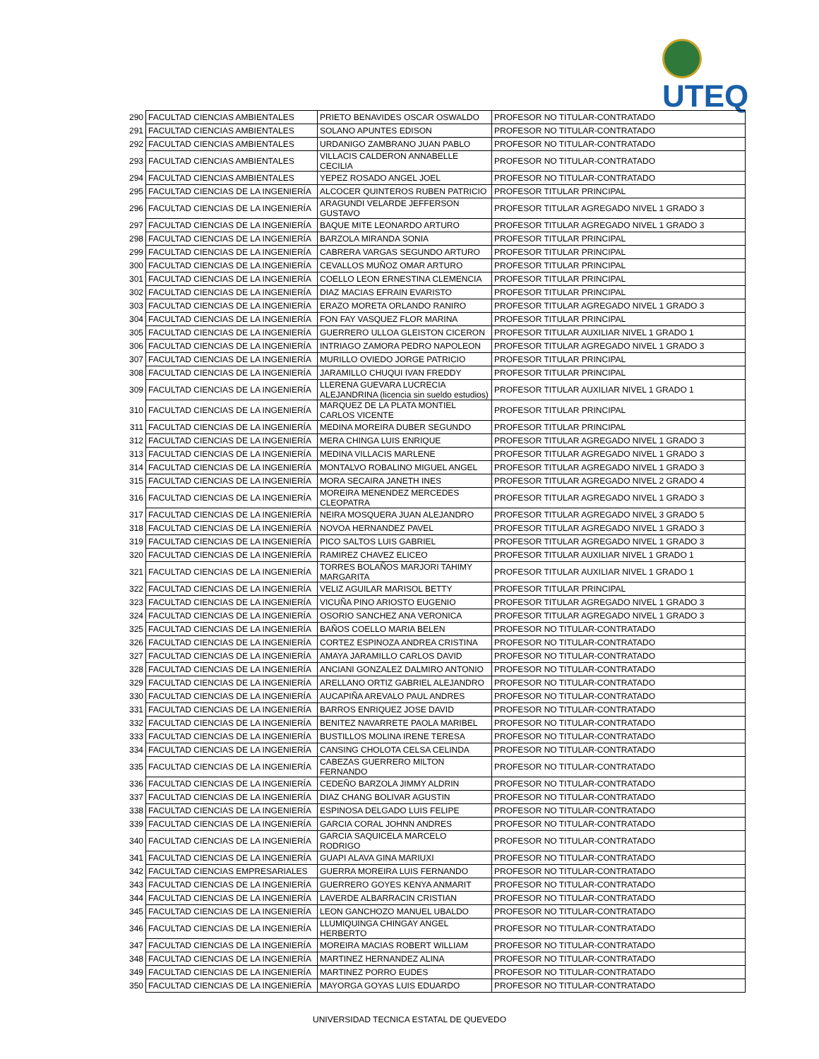UTEQ
| 290 | FACULTAD CIENCIAS AMBIENTALES | PRIETO BENAVIDES OSCAR OSWALDO | PROFESOR NO TITULAR-CONTRATADO |
| 291 | FACULTAD CIENCIAS AMBIENTALES | SOLANO APUNTES EDISON | PROFESOR NO TITULAR-CONTRATADO |
| 292 | FACULTAD CIENCIAS AMBIENTALES | URDANIGO ZAMBRANO JUAN PABLO | PROFESOR NO TITULAR-CONTRATADO |
| 293 | FACULTAD CIENCIAS AMBIENTALES | VILLACIS CALDERON ANNABELLE CECILIA | PROFESOR NO TITULAR-CONTRATADO |
| 294 | FACULTAD CIENCIAS AMBIENTALES | YEPEZ ROSADO ANGEL JOEL | PROFESOR NO TITULAR-CONTRATADO |
| 295 | FACULTAD CIENCIAS DE LA INGENIERÍA | ALCOCER QUINTEROS RUBEN PATRICIO | PROFESOR TITULAR PRINCIPAL |
| 296 | FACULTAD CIENCIAS DE LA INGENIERÍA | ARAGUNDI VELARDE JEFFERSON GUSTAVO | PROFESOR TITULAR AGREGADO NIVEL 1 GRADO 3 |
| 297 | FACULTAD CIENCIAS DE LA INGENIERÍA | BAQUE MITE LEONARDO ARTURO | PROFESOR TITULAR AGREGADO NIVEL 1 GRADO 3 |
| 298 | FACULTAD CIENCIAS DE LA INGENIERÍA | BARZOLA MIRANDA SONIA | PROFESOR TITULAR PRINCIPAL |
| 299 | FACULTAD CIENCIAS DE LA INGENIERÍA | CABRERA VARGAS SEGUNDO ARTURO | PROFESOR TITULAR PRINCIPAL |
| 300 | FACULTAD CIENCIAS DE LA INGENIERÍA | CEVALLOS MUÑOZ OMAR ARTURO | PROFESOR TITULAR PRINCIPAL |
| 301 | FACULTAD CIENCIAS DE LA INGENIERÍA | COELLO LEON ERNESTINA CLEMENCIA | PROFESOR TITULAR PRINCIPAL |
| 302 | FACULTAD CIENCIAS DE LA INGENIERÍA | DIAZ MACIAS EFRAIN EVARISTO | PROFESOR TITULAR PRINCIPAL |
| 303 | FACULTAD CIENCIAS DE LA INGENIERÍA | ERAZO MORETA ORLANDO RANIRO | PROFESOR TITULAR AGREGADO NIVEL 1 GRADO 3 |
| 304 | FACULTAD CIENCIAS DE LA INGENIERÍA | FON FAY VASQUEZ FLOR MARINA | PROFESOR TITULAR PRINCIPAL |
| 305 | FACULTAD CIENCIAS DE LA INGENIERÍA | GUERRERO ULLOA GLEISTON CICERON | PROFESOR TITULAR AUXILIAR NIVEL 1 GRADO 1 |
| 306 | FACULTAD CIENCIAS DE LA INGENIERÍA | INTRIAGO ZAMORA PEDRO NAPOLEON | PROFESOR TITULAR AGREGADO NIVEL 1 GRADO 3 |
| 307 | FACULTAD CIENCIAS DE LA INGENIERÍA | MURILLO OVIEDO JORGE PATRICIO | PROFESOR TITULAR PRINCIPAL |
| 308 | FACULTAD CIENCIAS DE LA INGENIERÍA | JARAMILLO CHUQUI IVAN FREDDY | PROFESOR TITULAR PRINCIPAL |
| 309 | FACULTAD CIENCIAS DE LA INGENIERÍA | LLERENA GUEVARA LUCRECIA ALEJANDRINA (licencia sin sueldo estudios) | PROFESOR TITULAR AUXILIAR NIVEL 1 GRADO 1 |
| 310 | FACULTAD CIENCIAS DE LA INGENIERÍA | MARQUEZ DE LA PLATA MONTIEL CARLOS VICENTE | PROFESOR TITULAR PRINCIPAL |
| 311 | FACULTAD CIENCIAS DE LA INGENIERÍA | MEDINA MOREIRA DUBER SEGUNDO | PROFESOR TITULAR PRINCIPAL |
| 312 | FACULTAD CIENCIAS DE LA INGENIERÍA | MERA CHINGA LUIS ENRIQUE | PROFESOR TITULAR AGREGADO NIVEL 1 GRADO 3 |
| 313 | FACULTAD CIENCIAS DE LA INGENIERÍA | MEDINA VILLACIS MARLENE | PROFESOR TITULAR AGREGADO NIVEL 1 GRADO 3 |
| 314 | FACULTAD CIENCIAS DE LA INGENIERÍA | MONTALVO ROBALINO MIGUEL ANGEL | PROFESOR TITULAR AGREGADO NIVEL 1 GRADO 3 |
| 315 | FACULTAD CIENCIAS DE LA INGENIERÍA | MORA SECAIRA JANETH INES | PROFESOR TITULAR AGREGADO NIVEL 2 GRADO 4 |
| 316 | FACULTAD CIENCIAS DE LA INGENIERÍA | MOREIRA MENENDEZ MERCEDES CLEOPATRA | PROFESOR TITULAR AGREGADO NIVEL 1 GRADO 3 |
| 317 | FACULTAD CIENCIAS DE LA INGENIERÍA | NEIRA MOSQUERA JUAN ALEJANDRO | PROFESOR TITULAR AGREGADO NIVEL 3 GRADO 5 |
| 318 | FACULTAD CIENCIAS DE LA INGENIERÍA | NOVOA HERNANDEZ PAVEL | PROFESOR TITULAR AGREGADO NIVEL 1 GRADO 3 |
| 319 | FACULTAD CIENCIAS DE LA INGENIERÍA | PICO SALTOS LUIS GABRIEL | PROFESOR TITULAR AGREGADO NIVEL 1 GRADO 3 |
| 320 | FACULTAD CIENCIAS DE LA INGENIERÍA | RAMIREZ CHAVEZ ELICEO | PROFESOR TITULAR AUXILIAR NIVEL 1 GRADO 1 |
| 321 | FACULTAD CIENCIAS DE LA INGENIERÍA | TORRES BOLAÑOS MARJORI TAHIMY MARGARITA | PROFESOR TITULAR AUXILIAR NIVEL 1 GRADO 1 |
| 322 | FACULTAD CIENCIAS DE LA INGENIERÍA | VELIZ AGUILAR MARISOL BETTY | PROFESOR TITULAR PRINCIPAL |
| 323 | FACULTAD CIENCIAS DE LA INGENIERÍA | VICUÑA PINO ARIOSTO EUGENIO | PROFESOR TITULAR AGREGADO NIVEL 1 GRADO 3 |
| 324 | FACULTAD CIENCIAS DE LA INGENIERÍA | OSORIO SANCHEZ ANA VERONICA | PROFESOR TITULAR AGREGADO NIVEL 1 GRADO 3 |
| 325 | FACULTAD CIENCIAS DE LA INGENIERÍA | BAÑOS COELLO MARIA BELEN | PROFESOR NO TITULAR-CONTRATADO |
| 326 | FACULTAD CIENCIAS DE LA INGENIERÍA | CORTEZ ESPINOZA ANDREA CRISTINA | PROFESOR NO TITULAR-CONTRATADO |
| 327 | FACULTAD CIENCIAS DE LA INGENIERÍA | AMAYA JARAMILLO CARLOS DAVID | PROFESOR NO TITULAR-CONTRATADO |
| 328 | FACULTAD CIENCIAS DE LA INGENIERÍA | ANCIANI GONZALEZ DALMIRO ANTONIO | PROFESOR NO TITULAR-CONTRATADO |
| 329 | FACULTAD CIENCIAS DE LA INGENIERÍA | ARELLANO ORTIZ GABRIEL ALEJANDRO | PROFESOR NO TITULAR-CONTRATADO |
| 330 | FACULTAD CIENCIAS DE LA INGENIERÍA | AUCAPIÑA AREVALO PAUL ANDRES | PROFESOR NO TITULAR-CONTRATADO |
| 331 | FACULTAD CIENCIAS DE LA INGENIERÍA | BARROS ENRIQUEZ JOSE DAVID | PROFESOR NO TITULAR-CONTRATADO |
| 332 | FACULTAD CIENCIAS DE LA INGENIERÍA | BENITEZ NAVARRETE PAOLA MARIBEL | PROFESOR NO TITULAR-CONTRATADO |
| 333 | FACULTAD CIENCIAS DE LA INGENIERÍA | BUSTILLOS MOLINA IRENE TERESA | PROFESOR NO TITULAR-CONTRATADO |
| 334 | FACULTAD CIENCIAS DE LA INGENIERÍA | CANSING CHOLOTA CELSA CELINDA | PROFESOR NO TITULAR-CONTRATADO |
| 335 | FACULTAD CIENCIAS DE LA INGENIERÍA | CABEZAS GUERRERO MILTON FERNANDO | PROFESOR NO TITULAR-CONTRATADO |
| 336 | FACULTAD CIENCIAS DE LA INGENIERÍA | CEDEÑO BARZOLA JIMMY ALDRIN | PROFESOR NO TITULAR-CONTRATADO |
| 337 | FACULTAD CIENCIAS DE LA INGENIERÍA | DIAZ CHANG BOLIVAR AGUSTIN | PROFESOR NO TITULAR-CONTRATADO |
| 338 | FACULTAD CIENCIAS DE LA INGENIERÍA | ESPINOSA DELGADO LUIS FELIPE | PROFESOR NO TITULAR-CONTRATADO |
| 339 | FACULTAD CIENCIAS DE LA INGENIERÍA | GARCIA CORAL JOHNN ANDRES | PROFESOR NO TITULAR-CONTRATADO |
| 340 | FACULTAD CIENCIAS DE LA INGENIERÍA | GARCIA SAQUICELA MARCELO RODRIGO | PROFESOR NO TITULAR-CONTRATADO |
| 341 | FACULTAD CIENCIAS DE LA INGENIERÍA | GUAPI ALAVA GINA MARIUXI | PROFESOR NO TITULAR-CONTRATADO |
| 342 | FACULTAD CIENCIAS EMPRESARIALES | GUERRA MOREIRA LUIS FERNANDO | PROFESOR NO TITULAR-CONTRATADO |
| 343 | FACULTAD CIENCIAS DE LA INGENIERÍA | GUERRERO GOYES KENYA ANMARIT | PROFESOR NO TITULAR-CONTRATADO |
| 344 | FACULTAD CIENCIAS DE LA INGENIERÍA | LAVERDE ALBARRACIN CRISTIAN | PROFESOR NO TITULAR-CONTRATADO |
| 345 | FACULTAD CIENCIAS DE LA INGENIERÍA | LEON GANCHOZO MANUEL UBALDO | PROFESOR NO TITULAR-CONTRATADO |
| 346 | FACULTAD CIENCIAS DE LA INGENIERÍA | LLUMIQUINGA CHINGAY ANGEL HERBERTO | PROFESOR NO TITULAR-CONTRATADO |
| 347 | FACULTAD CIENCIAS DE LA INGENIERÍA | MOREIRA MACIAS ROBERT WILLIAM | PROFESOR NO TITULAR-CONTRATADO |
| 348 | FACULTAD CIENCIAS DE LA INGENIERÍA | MARTINEZ HERNANDEZ ALINA | PROFESOR NO TITULAR-CONTRATADO |
| 349 | FACULTAD CIENCIAS DE LA INGENIERÍA | MARTINEZ PORRO EUDES | PROFESOR NO TITULAR-CONTRATADO |
| 350 | FACULTAD CIENCIAS DE LA INGENIERÍA | MAYORGA GOYAS LUIS EDUARDO | PROFESOR NO TITULAR-CONTRATADO |
UNIVERSIDAD TECNICA ESTATAL DE QUEVEDO